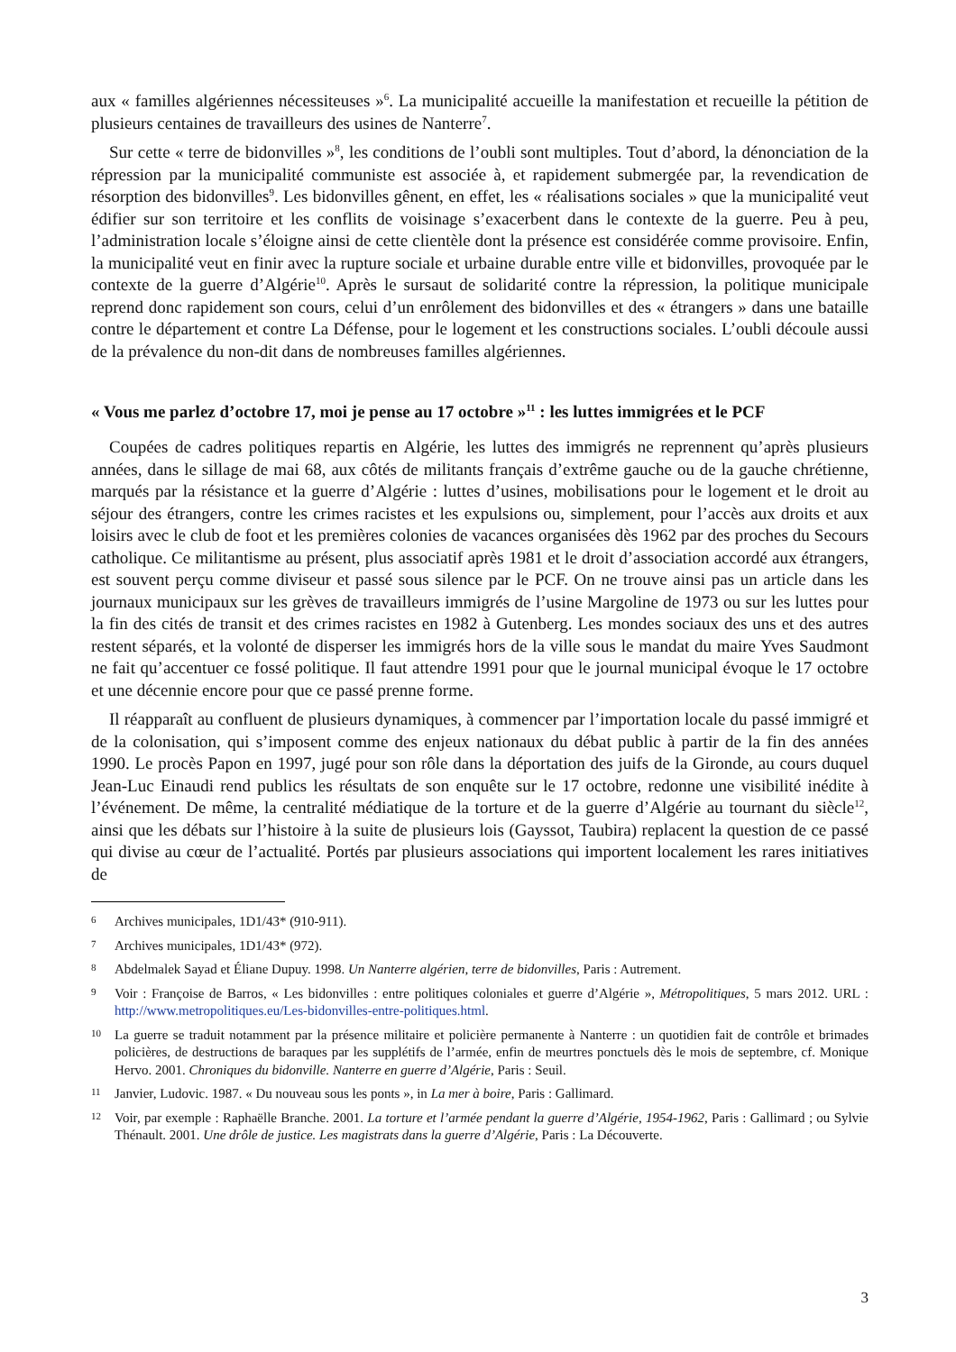aux « familles algériennes nécessiteuses »<sup>6</sup>. La municipalité accueille la manifestation et recueille la pétition de plusieurs centaines de travailleurs des usines de Nanterre<sup>7</sup>.
Sur cette « terre de bidonvilles »<sup>8</sup>, les conditions de l’oubli sont multiples. Tout d’abord, la dénonciation de la répression par la municipalité communiste est associée à, et rapidement submergée par, la revendication de résorption des bidonvilles<sup>9</sup>. Les bidonvilles gênent, en effet, les « réalisations sociales » que la municipalité veut édifier sur son territoire et les conflits de voisinage s’exacerbent dans le contexte de la guerre. Peu à peu, l’administration locale s’éloigne ainsi de cette clientèle dont la présence est considérée comme provisoire. Enfin, la municipalité veut en finir avec la rupture sociale et urbaine durable entre ville et bidonvilles, provoquée par le contexte de la guerre d’Algérie<sup>10</sup>. Après le sursaut de solidarité contre la répression, la politique municipale reprend donc rapidement son cours, celui d’un enrôlement des bidonvilles et des « étrangers » dans une bataille contre le département et contre La Défense, pour le logement et les constructions sociales. L’oubli découle aussi de la prévalence du non-dit dans de nombreuses familles algériennes.
« Vous me parlez d’octobre 17, moi je pense au 17 octobre »<sup>11</sup> : les luttes immigrées et le PCF
Coupées de cadres politiques repartis en Algérie, les luttes des immigrés ne reprennent qu’après plusieurs années, dans le sillage de mai 68, aux côtés de militants français d’extrême gauche ou de la gauche chrétienne, marqués par la résistance et la guerre d’Algérie : luttes d’usines, mobilisations pour le logement et le droit au séjour des étrangers, contre les crimes racistes et les expulsions ou, simplement, pour l’accès aux droits et aux loisirs avec le club de foot et les premières colonies de vacances organisées dès 1962 par des proches du Secours catholique. Ce militantisme au présent, plus associatif après 1981 et le droit d’association accordé aux étrangers, est souvent perçu comme diviseur et passé sous silence par le PCF. On ne trouve ainsi pas un article dans les journaux municipaux sur les grèves de travailleurs immigrés de l’usine Margoline de 1973 ou sur les luttes pour la fin des cités de transit et des crimes racistes en 1982 à Gutenberg. Les mondes sociaux des uns et des autres restent séparés, et la volonté de disperser les immigrés hors de la ville sous le mandat du maire Yves Saudmont ne fait qu’accentuer ce fossé politique. Il faut attendre 1991 pour que le journal municipal évoque le 17 octobre et une décennie encore pour que ce passé prenne forme.
Il réapparaît au confluent de plusieurs dynamiques, à commencer par l’importation locale du passé immigré et de la colonisation, qui s’imposent comme des enjeux nationaux du débat public à partir de la fin des années 1990. Le procès Papon en 1997, jugé pour son rôle dans la déportation des juifs de la Gironde, au cours duquel Jean-Luc Einaudi rend publics les résultats de son enquête sur le 17 octobre, redonne une visibilité inédite à l’événement. De même, la centralité médiatique de la torture et de la guerre d’Algérie au tournant du siècle<sup>12</sup>, ainsi que les débats sur l’histoire à la suite de plusieurs lois (Gayssot, Taubira) replacent la question de ce passé qui divise au cœur de l’actualité. Portés par plusieurs associations qui importent localement les rares initiatives de
6 Archives municipales, 1D1/43* (910-911).
7 Archives municipales, 1D1/43* (972).
8 Abdelmalek Sayad et Éliane Dupuy. 1998. Un Nanterre algérien, terre de bidonvilles, Paris : Autrement.
9 Voir : Françoise de Barros, « Les bidonvilles : entre politiques coloniales et guerre d’Algérie », Métropolitiques, 5 mars 2012. URL : http://www.metropolitiques.eu/Les-bidonvilles-entre-politiques.html.
10 La guerre se traduit notamment par la présence militaire et policière permanente à Nanterre : un quotidien fait de contrôle et brimades policières, de destructions de baraques par les supplétifs de l’armée, enfin de meurtres ponctuels dès le mois de septembre, cf. Monique Hervo. 2001. Chroniques du bidonville. Nanterre en guerre d’Algérie, Paris : Seuil.
11 Janvier, Ludovic. 1987. « Du nouveau sous les ponts », in La mer à boire, Paris : Gallimard.
12 Voir, par exemple : Raphaëlle Branche. 2001. La torture et l’armée pendant la guerre d’Algérie, 1954-1962, Paris : Gallimard ; ou Sylvie Thénault. 2001. Une drôle de justice. Les magistrats dans la guerre d’Algérie, Paris : La Découverte.
3